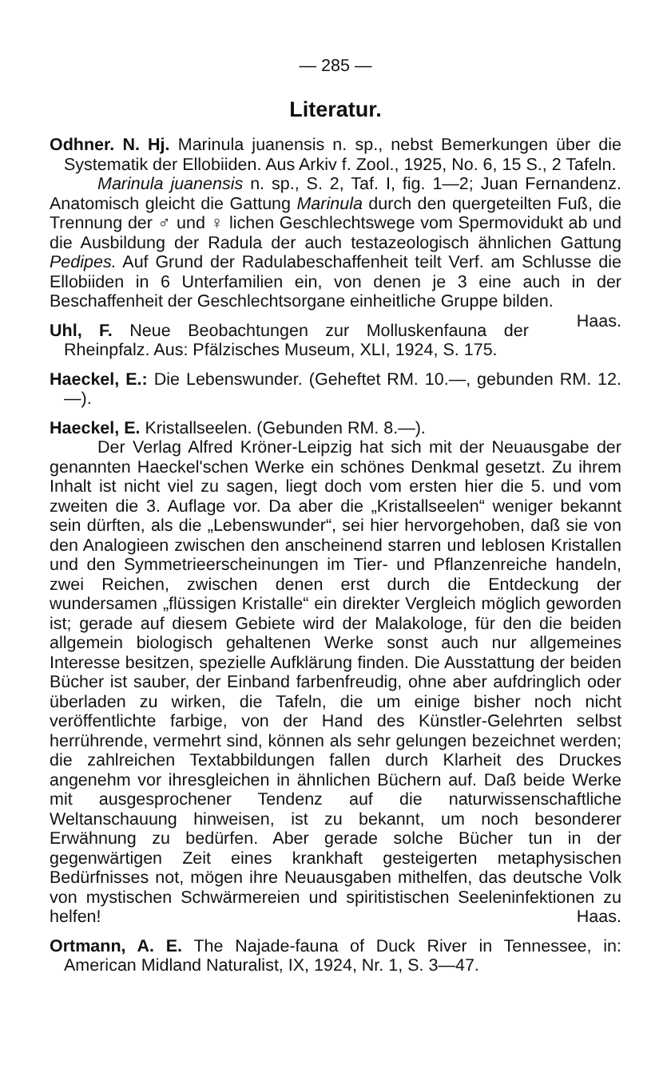— 285 —
Literatur.
Odhner. N. Hj. Marinula juanensis n. sp., nebst Bemerkungen über die Systematik der Ellobiiden. Aus Arkiv f. Zool., 1925, No. 6, 15 S., 2 Tafeln.
Marinula juanensis n. sp., S. 2, Taf. I, fig. 1—2; Juan Fernandenz. Anatomisch gleicht die Gattung Marinula durch den quergeteilten Fuß, die Trennung der ♂ und ♀ lichen Geschlechtswege vom Spermovidukt ab und die Ausbildung der Radula der auch testazeologisch ähnlichen Gattung Pedipes. Auf Grund der Radulabeschaffenheit teilt Verf. am Schlusse die Ellobiiden in 6 Unterfamilien ein, von denen je 3 eine auch in der Beschaffenheit der Geschlechtsorgane einheitliche Gruppe bilden. Haas.
Uhl, F. Neue Beobachtungen zur Molluskenfauna der Rheinpfalz. Aus: Pfälzisches Museum, XLI, 1924, S. 175.
Haeckel, E.: Die Lebenswunder. (Geheftet RM. 10.—, gebunden RM. 12.—).
Haeckel, E. Kristallseelen. (Gebunden RM. 8.—).
Der Verlag Alfred Kröner-Leipzig hat sich mit der Neuausgabe der genannten Haeckel'schen Werke ein schönes Denkmal gesetzt. Zu ihrem Inhalt ist nicht viel zu sagen, liegt doch vom ersten hier die 5. und vom zweiten die 3. Auflage vor. Da aber die „Kristallseelen“ weniger bekannt sein dürften, als die „Lebenswunder“, sei hier hervorgehoben, daß sie von den Analogieen zwischen den anscheinend starren und leblosen Kristallen und den Symmetrieerscheinungen im Tier- und Pflanzenreiche handeln, zwei Reichen, zwischen denen erst durch die Entdeckung der wundersamen „flüssigen Kristalle“ ein direkter Vergleich möglich geworden ist; gerade auf diesem Gebiete wird der Malakologe, für den die beiden allgemein biologisch gehaltenen Werke sonst auch nur allgemeines Interesse besitzen, spezielle Aufklärung finden. Die Ausstattung der beiden Bücher ist sauber, der Einband farbenfreudig, ohne aber aufdringlich oder überladen zu wirken, die Tafeln, die um einige bisher noch nicht veröffentlichte farbige, von der Hand des Künstler-Gelehrten selbst herrührende, vermehrt sind, können als sehr gelungen bezeichnet werden; die zahlreichen Textabbildungen fallen durch Klarheit des Druckes angenehm vor ihresgleichen in ähnlichen Büchern auf. Daß beide Werke mit ausgesprochener Tendenz auf die naturwissenschaftliche Weltanschauung hinweisen, ist zu bekannt, um noch besonderer Erwähnung zu bedürfen. Aber gerade solche Bücher tun in der gegenwärtigen Zeit eines krankhaft gesteigerten metaphysischen Bedürfnisses not, mögen ihre Neuausgaben mithelfen, das deutsche Volk von mystischen Schwärmereien und spiritistischen Seeleninfektionen zu helfen! Haas.
Ortmann, A. E. The Najade-fauna of Duck River in Tennessee, in: American Midland Naturalist, IX, 1924, Nr. 1, S. 3—47.